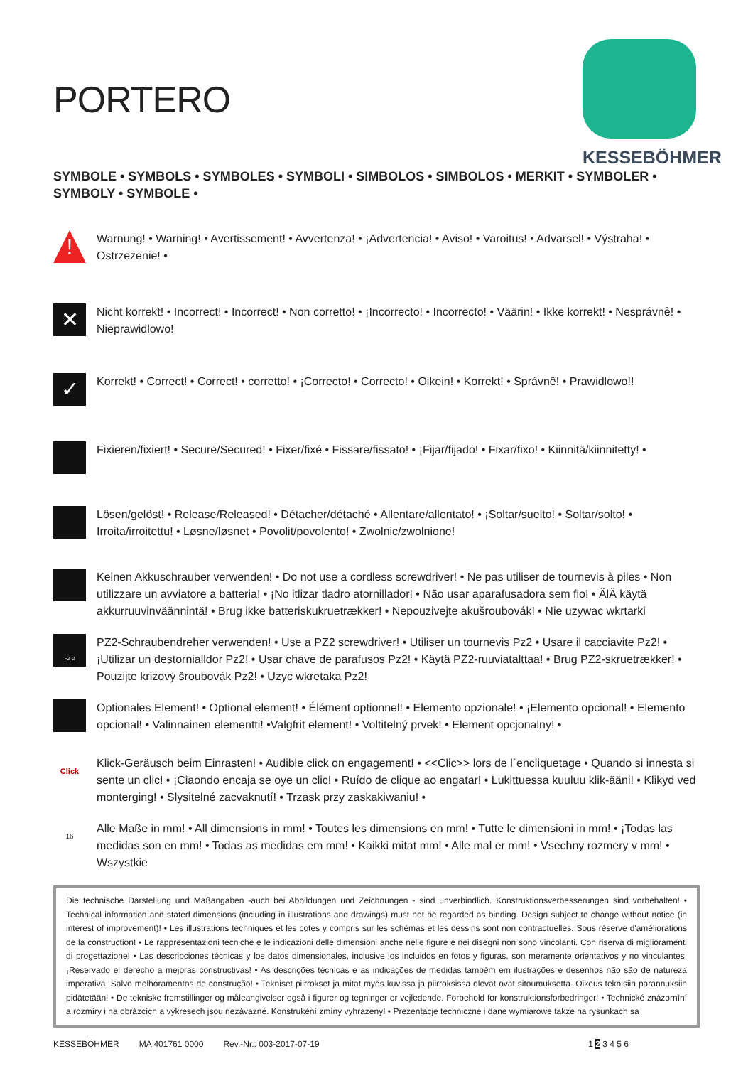PORTERO
KESSEBÖHMER
SYMBOLE • SYMBOLS • SYMBOLES • SYMBOLI • SIMBOLOS • SIMBOLOS • MERKIT • SYMBOLER •
SYMBOLY • SYMBOLE •
!
Warnung! • Warning! • Avertissement! • Avvertenza! • ¡Advertencia! • Aviso! • Varoitus! • Advarsel! • Výstraha! • Ostrzezenie! •
✕
Nicht korrekt! • Incorrect! • Incorrect! • Non corretto! • ¡Incorrecto! • Incorrecto! • Väärin! • Ikke korrekt! • Nesprávnê! • Nieprawidlowo!
✓
Korrekt! • Correct! • Correct! • corretto! • ¡Correcto! • Correcto! • Oikein! • Korrekt! • Správnê! • Prawidlowo!!
Fixieren/fixiert! • Secure/Secured! • Fixer/fixé • Fissare/fissato! • ¡Fijar/fijado! • Fixar/fixo! • Kiinnitä/kiinnitetty! •
Lösen/gelöst! • Release/Released! • Détacher/détaché • Allentare/allentato! • ¡Soltar/suelto! • Soltar/solto! • Irroita/irroitettu! • Løsne/løsnet • Povolit/povolento! • Zwolnic/zwolnione!
Keinen Akkuschrauber verwenden! • Do not use a cordless screwdriver! • Ne pas utiliser de tournevis à piles • Non utilizzare un avviatore a batteria! • ¡No itlizar tladro atornillador! • Não usar aparafusadora sem fio! • ÄlÄ käytä akkurruuvinväännintä! • Brug ikke batteriskukruetrækker! • Nepouzivejte akušroubovák! • Nie uzywac wkrtarki
PZ-2
PZ2-Schraubendreher verwenden! • Use a PZ2 screwdriver! • Utiliser un tournevis Pz2 • Usare il cacciavite Pz2! • ¡Utilizar un destornialldor Pz2! • Usar chave de parafusos Pz2! • Käytä PZ2-ruuviatalttaa! • Brug PZ2-skruetrækker! • Pouzijte krizový šroubovák Pz2! • Uzyc wkretaka Pz2!
Optionales Element! • Optional element! • Élément optionnel! • Elemento opzionale! • ¡Elemento opcional! • Elemento opcional! • Valinnainen elementti! •Valgfrit element! • Voltitelný prvek! • Element opcjonalny! •
Click
Klick-Geräusch beim Einrasten! • Audible click on engagement! • <<Clic>> lors de l`encliquetage • Quando si innesta si sente un clic! • ¡Ciaondo encaja se oye un clic! • Ruído de clique ao engatar! • Lukittuessa kuuluu klik-ääni! • Klikyd ved monterging! • Slysitelné zacvaknutí! • Trzask przy zaskakiwaniu! •
16
Alle Maße in mm! • All dimensions in mm! • Toutes les dimensions en mm! • Tutte le dimensioni in mm! • ¡Todas las medidas son en mm! • Todas as medidas em mm! • Kaikki mitat mm! • Alle mal er mm! • Vsechny rozmery v mm! • Wszystkie
Die technische Darstellung und Maßangaben -auch bei Abbildungen und Zeichnungen - sind unverbindlich. Konstruktionsverbesserungen sind vorbehalten! • Technical information and stated dimensions (including in illustrations and drawings) must not be regarded as binding. Design subject to change without notice (in interest of improvement)! • Les illustrations techniques et les cotes y compris sur les schémas et les dessins sont non contractuelles. Sous réserve d'améliorations de la construction! • Le rappresentazioni tecniche e le indicazioni delle dimensioni anche nelle figure e nei disegni non sono vincolanti. Con riserva di miglioramenti di progettazione! • Las descripciones técnicas y los datos dimensionales, inclusive los incluidos en fotos y figuras, son meramente orientativos y no vinculantes. ¡Reservado el derecho a mejoras constructivas! • As descrições técnicas e as indicações de medidas também em ilustrações e desenhos não são de natureza imperativa. Salvo melhoramentos de construção! • Tekniset piirrokset ja mitat myös kuvissa ja piirroksissa olevat ovat sitoumuksetta. Oikeus teknisiin parannuksiin pidätetään! • De tekniske fremstillinger og måleangivelser også i figurer og tegninger er vejledende. Forbehold for konstruktionsforbedringer! • Technické znázornìní a rozmìry i na obrázcích a výkresech jsou nezávazné. Konstrukènì zmìny vyhrazeny! • Prezentacje techniczne i dane wymiarowe takze na rysunkach sa
KESSEBÖHMER MA 401761 0000 Rev.-Nr.: 003-2017-07-19 1 2 3 4 5 6